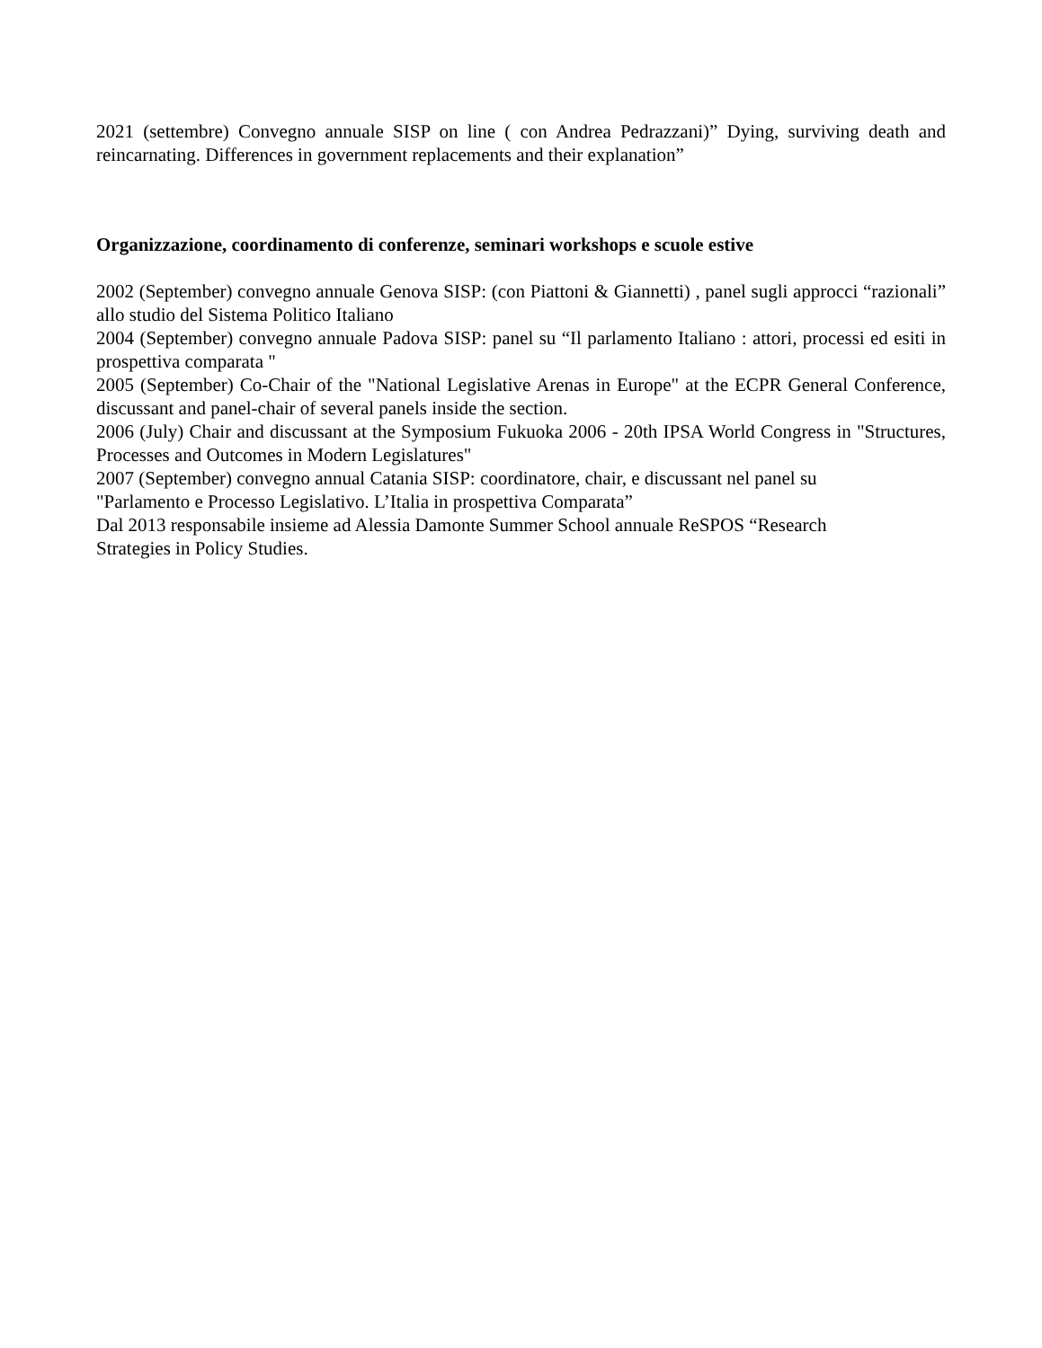2021 (settembre) Convegno annuale SISP on line ( con Andrea Pedrazzani)” Dying, surviving death and reincarnating. Differences in government replacements and their explanation”
Organizzazione, coordinamento di conferenze, seminari workshops e scuole estive
2002 (September) convegno annuale Genova SISP: (con Piattoni & Giannetti) , panel sugli approcci “razionali” allo studio del Sistema Politico Italiano
2004 (September) convegno annuale Padova SISP: panel su “Il parlamento Italiano : attori, processi ed esiti in prospettiva comparata "
2005 (September) Co-Chair of the "National Legislative Arenas in Europe" at the ECPR General Conference, discussant and panel-chair of several panels inside the section.
2006 (July) Chair and discussant at the Symposium Fukuoka 2006 - 20th IPSA World Congress in "Structures, Processes and Outcomes in Modern Legislatures"
2007 (September) convegno annual Catania SISP: coordinatore, chair, e discussant nel panel su
"Parlamento e Processo Legislativo. L’Italia in prospettiva Comparata”
Dal 2013 responsabile insieme ad Alessia Damonte Summer School annuale ReSPOS “Research
Strategies in Policy Studies.